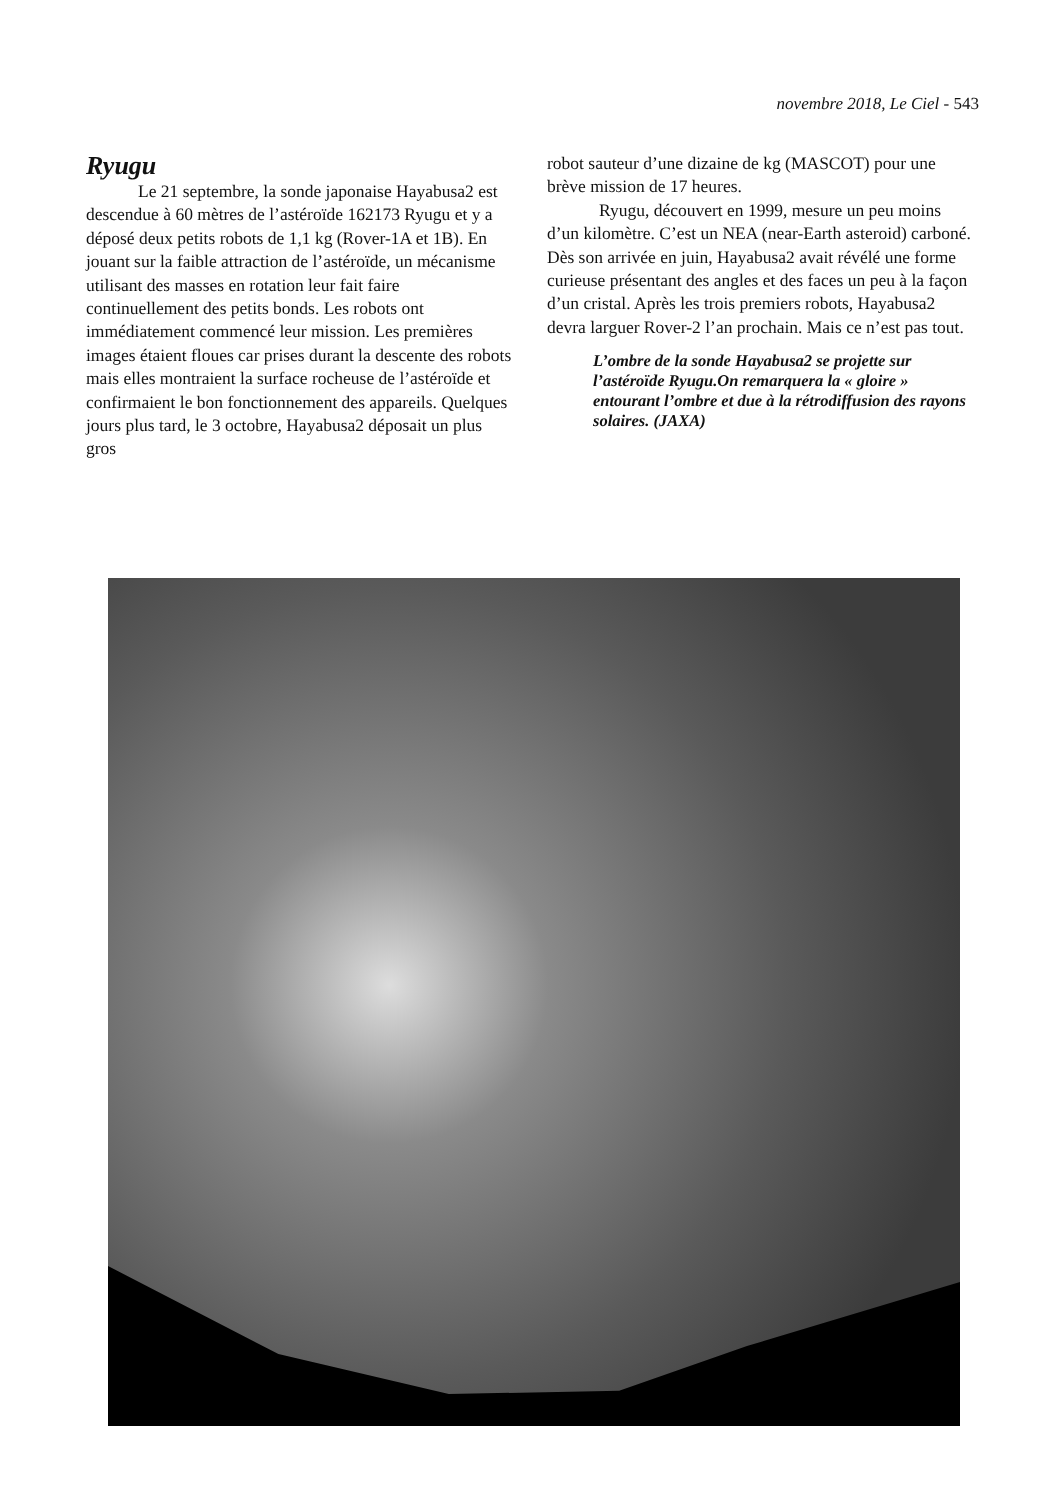novembre 2018, Le Ciel - 543
Ryugu
Le 21 septembre, la sonde japonaise Hayabusa2 est descendue à 60 mètres de l’astéroïde 162173 Ryugu et y a déposé deux petits robots de 1,1 kg (Rover-1A et 1B). En jouant sur la faible attraction de l’astéroïde, un mécanisme utilisant des masses en rotation leur fait faire continuellement des petits bonds. Les robots ont immédiatement commencé leur mission. Les premières images étaient floues car prises durant la descente des robots mais elles montraient la surface rocheuse de l’astéroïde et confirmaient le bon fonctionnement des appareils. Quelques jours plus tard, le 3 octobre, Hayabusa2 déposait un plus gros
robot sauteur d’une dizaine de kg (MASCOT) pour une brève mission de 17 heures.
Ryugu, découvert en 1999, mesure un peu moins d’un kilomètre. C’est un NEA (near-Earth asteroid) carboné. Dès son arrivée en juin, Hayabusa2 avait révélé une forme curieuse présentant des angles et des faces un peu à la façon d’un cristal. Après les trois premiers robots, Hayabusa2 devra larguer Rover-2 l’an prochain. Mais ce n’est pas tout.
L’ombre de la sonde Hayabusa2 se projette sur l’astéroïde Ryugu.On remarquera la « gloire » entourant l’ombre et due à la rétrodiffusion des rayons solaires. (JAXA)